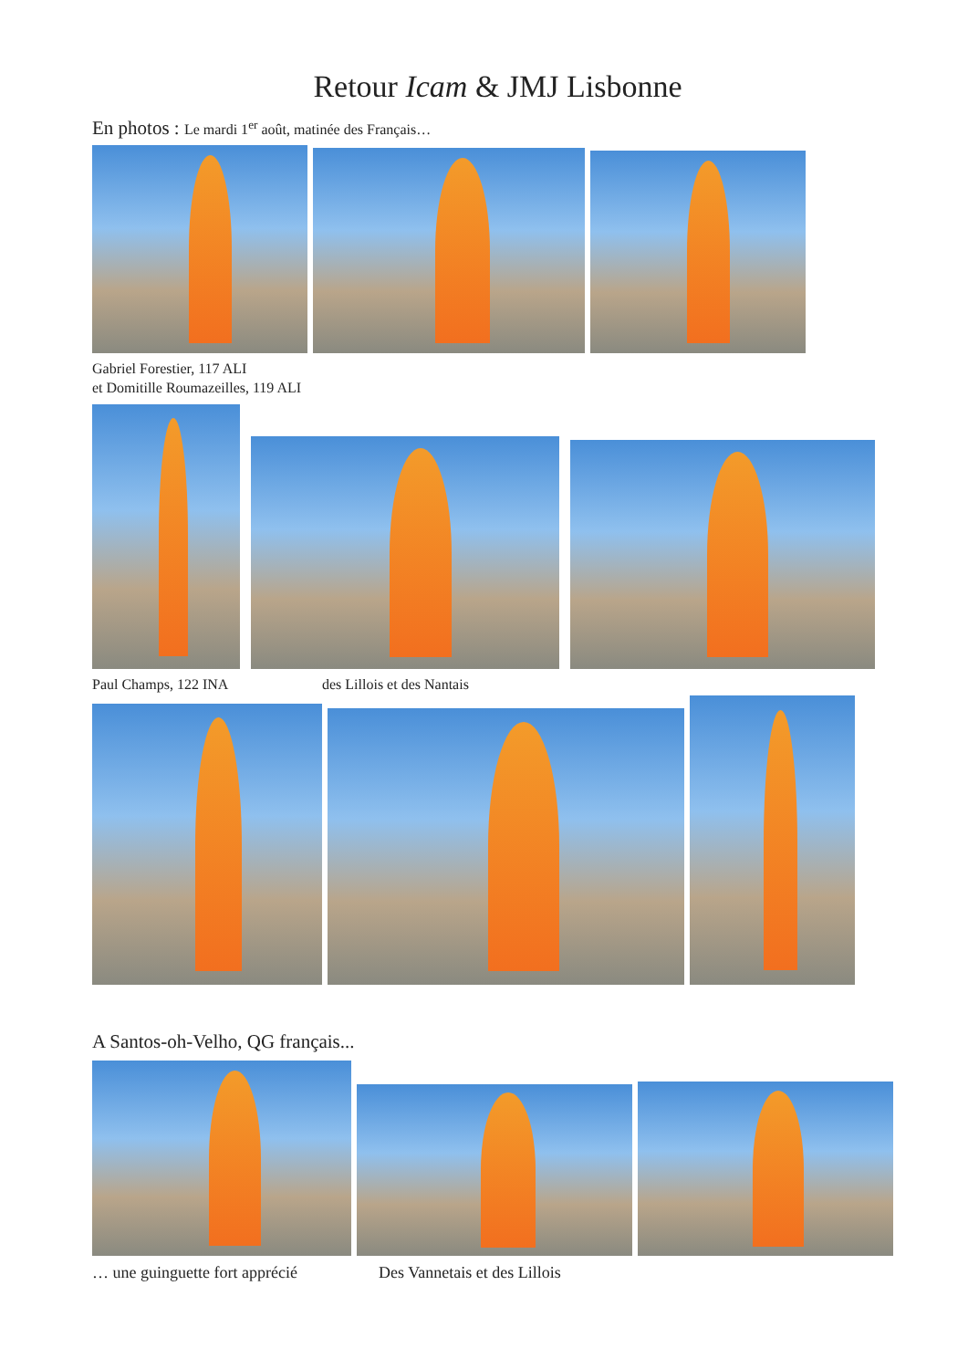Retour Icam & JMJ Lisbonne
En photos : Le mardi 1<sup>er</sup> août, matinée des Français…
Gabriel Forestier, 117 ALI
et Domitille Roumazeilles, 119 ALI
Paul Champs, 122 INA des Lillois et des Nantais
A Santos-oh-Velho, QG français...
… une guinguette fort apprécié Des Vannetais et des Lillois